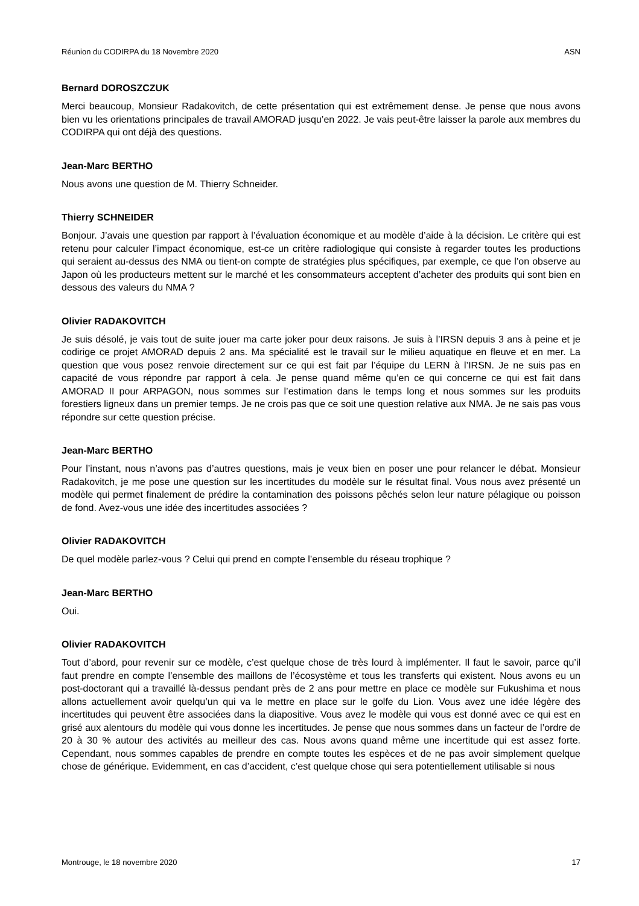Réunion du CODIRPA du 18 Novembre 2020 ASN
Bernard DOROSZCZUK
Merci beaucoup, Monsieur Radakovitch, de cette présentation qui est extrêmement dense. Je pense que nous avons bien vu les orientations principales de travail AMORAD jusqu’en 2022. Je vais peut-être laisser la parole aux membres du CODIRPA qui ont déjà des questions.
Jean-Marc BERTHO
Nous avons une question de M. Thierry Schneider.
Thierry SCHNEIDER
Bonjour. J’avais une question par rapport à l’évaluation économique et au modèle d’aide à la décision. Le critère qui est retenu pour calculer l’impact économique, est-ce un critère radiologique qui consiste à regarder toutes les productions qui seraient au-dessus des NMA ou tient-on compte de stratégies plus spécifiques, par exemple, ce que l’on observe au Japon où les producteurs mettent sur le marché et les consommateurs acceptent d’acheter des produits qui sont bien en dessous des valeurs du NMA ?
Olivier RADAKOVITCH
Je suis désolé, je vais tout de suite jouer ma carte joker pour deux raisons. Je suis à l’IRSN depuis 3 ans à peine et je codirige ce projet AMORAD depuis 2 ans. Ma spécialité est le travail sur le milieu aquatique en fleuve et en mer. La question que vous posez renvoie directement sur ce qui est fait par l’équipe du LERN à l’IRSN. Je ne suis pas en capacité de vous répondre par rapport à cela. Je pense quand même qu’en ce qui concerne ce qui est fait dans AMORAD II pour ARPAGON, nous sommes sur l’estimation dans le temps long et nous sommes sur les produits forestiers ligneux dans un premier temps. Je ne crois pas que ce soit une question relative aux NMA. Je ne sais pas vous répondre sur cette question précise.
Jean-Marc BERTHO
Pour l’instant, nous n’avons pas d’autres questions, mais je veux bien en poser une pour relancer le débat. Monsieur Radakovitch, je me pose une question sur les incertitudes du modèle sur le résultat final. Vous nous avez présenté un modèle qui permet finalement de prédire la contamination des poissons pêchés selon leur nature pélagique ou poisson de fond. Avez-vous une idée des incertitudes associées ?
Olivier RADAKOVITCH
De quel modèle parlez-vous ? Celui qui prend en compte l’ensemble du réseau trophique ?
Jean-Marc BERTHO
Oui.
Olivier RADAKOVITCH
Tout d’abord, pour revenir sur ce modèle, c’est quelque chose de très lourd à implémenter. Il faut le savoir, parce qu’il faut prendre en compte l’ensemble des maillons de l’écosystème et tous les transferts qui existent. Nous avons eu un post-doctorant qui a travaillé là-dessus pendant près de 2 ans pour mettre en place ce modèle sur Fukushima et nous allons actuellement avoir quelqu’un qui va le mettre en place sur le golfe du Lion. Vous avez une idée légère des incertitudes qui peuvent être associées dans la diapositive. Vous avez le modèle qui vous est donné avec ce qui est en grisé aux alentours du modèle qui vous donne les incertitudes. Je pense que nous sommes dans un facteur de l’ordre de 20 à 30 % autour des activités au meilleur des cas. Nous avons quand même une incertitude qui est assez forte. Cependant, nous sommes capables de prendre en compte toutes les espèces et de ne pas avoir simplement quelque chose de générique. Evidemment, en cas d’accident, c’est quelque chose qui sera potentiellement utilisable si nous
Montrouge, le 18 novembre 2020 17